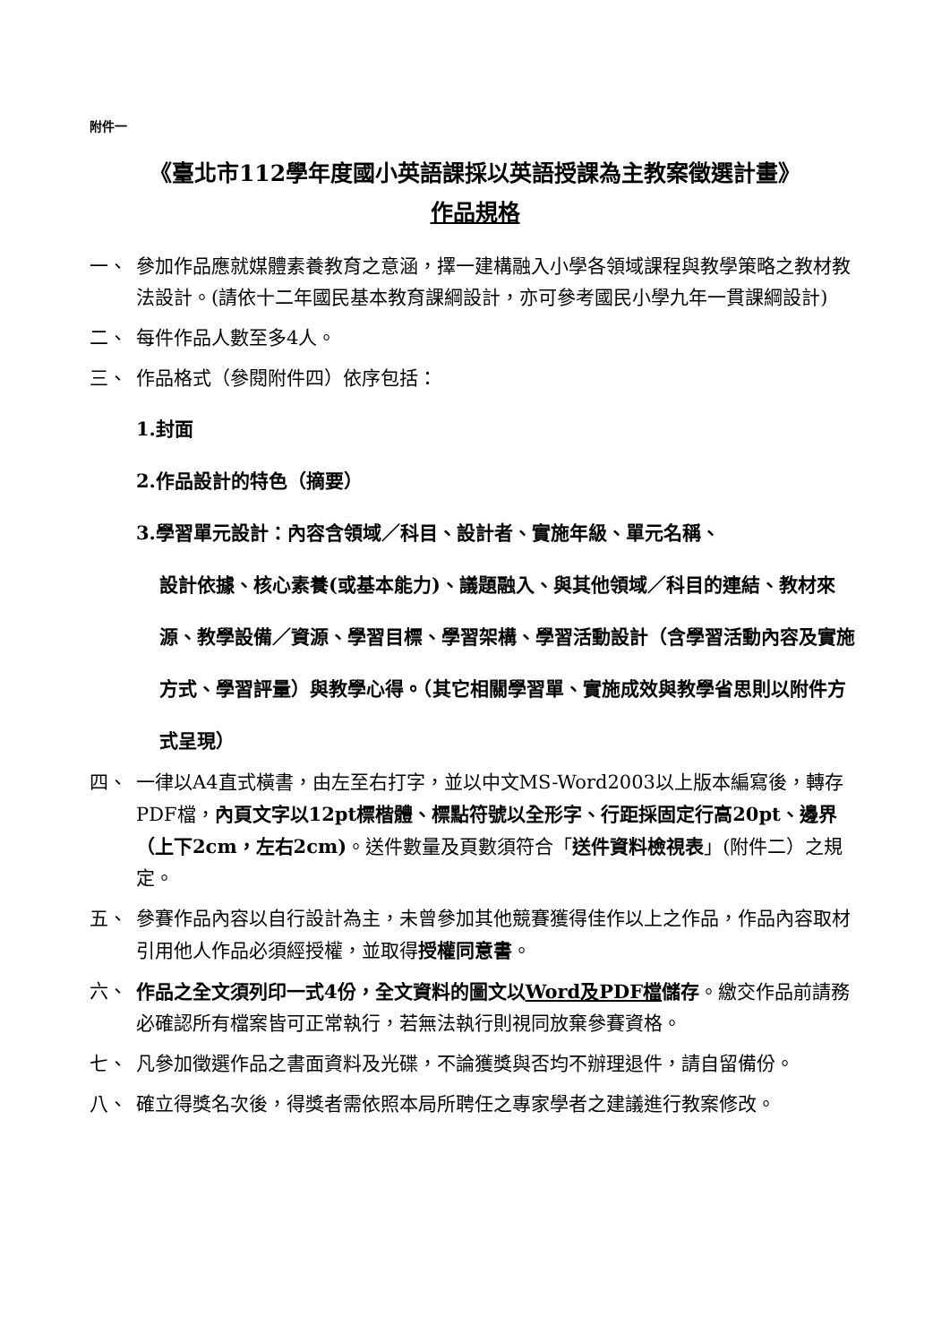附件一
《臺北市112學年度國小英語課採以英語授課為主教案徵選計畫》
作品規格
一、 參加作品應就媒體素養教育之意涵，擇一建構融入小學各領域課程與教學策略之教材教法設計。(請依十二年國民基本教育課綱設計，亦可參考國民小學九年一貫課綱設計)
二、 每件作品人數至多4人。
三、 作品格式（參閱附件四）依序包括：
1.封面
2.作品設計的特色（摘要）
3.學習單元設計：內容含領域／科目、設計者、實施年級、單元名稱、
設計依據、核心素養(或基本能力)、議題融入、與其他領域／科目的連結、教材來源、教學設備／資源、學習目標、學習架構、學習活動設計（含學習活動內容及實施方式、學習評量）與教學心得。（其它相關學習單、實施成效與教學省思則以附件方式呈現）
四、 一律以A4直式橫書，由左至右打字，並以中文MS-Word2003以上版本編寫後，轉存PDF檔，內頁文字以12pt標楷體、標點符號以全形字、行距採固定行高20pt、邊界（上下2cm，左右2cm)。送件數量及頁數須符合「送件資料檢視表」(附件二）之規定。
五、 參賽作品內容以自行設計為主，未曾參加其他競賽獲得佳作以上之作品，作品內容取材引用他人作品必須經授權，並取得授權同意書。
六、 作品之全文須列印一式4份，全文資料的圖文以Word及PDF檔儲存。繳交作品前請務必確認所有檔案皆可正常執行，若無法執行則視同放棄參賽資格。
七、 凡參加徵選作品之書面資料及光碟，不論獲獎與否均不辦理退件，請自留備份。
八、 確立得獎名次後，得獎者需依照本局所聘任之專家學者之建議進行教案修改。